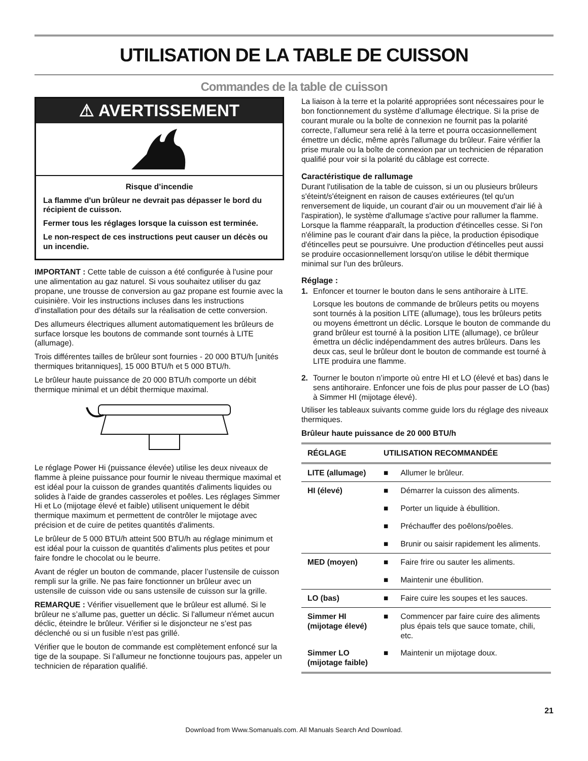UTILISATION DE LA TABLE DE CUISSON
Commandes de la table de cuisson
⚠ AVERTISSEMENT
Risque d’incendie
La flamme d'un brûleur ne devrait pas dépasser le bord du récipient de cuisson.
Fermer tous les réglages lorsque la cuisson est terminée.
Le non-respect de ces instructions peut causer un décès ou un incendie.
IMPORTANT : Cette table de cuisson a été configurée à l'usine pour une alimentation au gaz naturel. Si vous souhaitez utiliser du gaz propane, une trousse de conversion au gaz propane est fournie avec la cuisinière. Voir les instructions incluses dans les instructions d’installation pour des détails sur la réalisation de cette conversion.
Des allumeurs électriques allument automatiquement les brûleurs de surface lorsque les boutons de commande sont tournés à LITE (allumage).
Trois différentes tailles de brûleur sont fournies - 20 000 BTU/h [unités thermiques britanniques], 15 000 BTU/h et 5 000 BTU/h.
Le brûleur haute puissance de 20 000 BTU/h comporte un débit thermique minimal et un débit thermique maximal.
Le réglage Power Hi (puissance élevée) utilise les deux niveaux de flamme à pleine puissance pour fournir le niveau thermique maximal et est idéal pour la cuisson de grandes quantités d'aliments liquides ou solides à l'aide de grandes casseroles et poêles. Les réglages Simmer Hi et Lo (mijotage élevé et faible) utilisent uniquement le débit thermique maximum et permettent de contrôler le mijotage avec précision et de cuire de petites quantités d'aliments.
Le brûleur de 5 000 BTU/h atteint 500 BTU/h au réglage minimum et est idéal pour la cuisson de quantités d'aliments plus petites et pour faire fondre le chocolat ou le beurre.
Avant de régler un bouton de commande, placer l’ustensile de cuisson rempli sur la grille. Ne pas faire fonctionner un brûleur avec un ustensile de cuisson vide ou sans ustensile de cuisson sur la grille.
REMARQUE : Vérifier visuellement que le brûleur est allumé. Si le brûleur ne s’allume pas, guetter un déclic. Si l'allumeur n'émet aucun déclic, éteindre le brûleur. Vérifier si le disjoncteur ne s’est pas déclenché ou si un fusible n’est pas grillé.
Vérifier que le bouton de commande est complètement enfoncé sur la tige de la soupape. Si l’allumeur ne fonctionne toujours pas, appeler un technicien de réparation qualifié.
La liaison à la terre et la polarité appropriées sont nécessaires pour le bon fonctionnement du système d’allumage électrique. Si la prise de courant murale ou la boîte de connexion ne fournit pas la polarité correcte, l’allumeur sera relié à la terre et pourra occasionnellement émettre un déclic, même après l'allumage du brûleur. Faire vérifier la prise murale ou la boîte de connexion par un technicien de réparation qualifié pour voir si la polarité du câblage est correcte.
Caractéristique de rallumage
Durant l'utilisation de la table de cuisson, si un ou plusieurs brûleurs s'éteint/s'éteignent en raison de causes extérieures (tel qu'un renversement de liquide, un courant d'air ou un mouvement d'air lié à l'aspiration), le système d'allumage s'active pour rallumer la flamme. Lorsque la flamme réapparaît, la production d'étincelles cesse. Si l'on n'élimine pas le courant d'air dans la pièce, la production épisodique d'étincelles peut se poursuivre. Une production d'étincelles peut aussi se produire occasionnellement lorsqu'on utilise le débit thermique minimal sur l'un des brûleurs.
Réglage :
1. Enfoncer et tourner le bouton dans le sens antihoraire à LITE.
Lorsque les boutons de commande de brûleurs petits ou moyens sont tournés à la position LITE (allumage), tous les brûleurs petits ou moyens émettront un déclic. Lorsque le bouton de commande du grand brûleur est tourné à la position LITE (allumage), ce brûleur émettra un déclic indépendamment des autres brûleurs. Dans les deux cas, seul le brûleur dont le bouton de commande est tourné à LITE produira une flamme.
2. Tourner le bouton n’importe où entre HI et LO (élevé et bas) dans le sens antihoraire. Enfoncer une fois de plus pour passer de LO (bas) à Simmer HI (mijotage élevé).
Utiliser les tableaux suivants comme guide lors du réglage des niveaux thermiques.
Brûleur haute puissance de 20 000 BTU/h
| RÉGLAGE | UTILISATION RECOMMANDÉE | |
| --- | --- | --- |
| LITE (allumage) | ■ | Allumer le brûleur. |
| HI (élevé) | ■ | Démarrer la cuisson des aliments. |
| | ■ | Porter un liquide à ébullition. |
| | ■ | Préchauffer des poêlons/poêles. |
| | ■ | Brunir ou saisir rapidement les aliments. |
| MED (moyen) | ■ | Faire frire ou sauter les aliments. |
| | ■ | Maintenir une ébullition. |
| LO (bas) | ■ | Faire cuire les soupes et les sauces. |
| Simmer HI (mijotage élevé) | ■ | Commencer par faire cuire des aliments plus épais tels que sauce tomate, chili, etc. |
| Simmer LO (mijotage faible) | ■ | Maintenir un mijotage doux. |
21
Download from Www.Somanuals.com. All Manuals Search And Download.